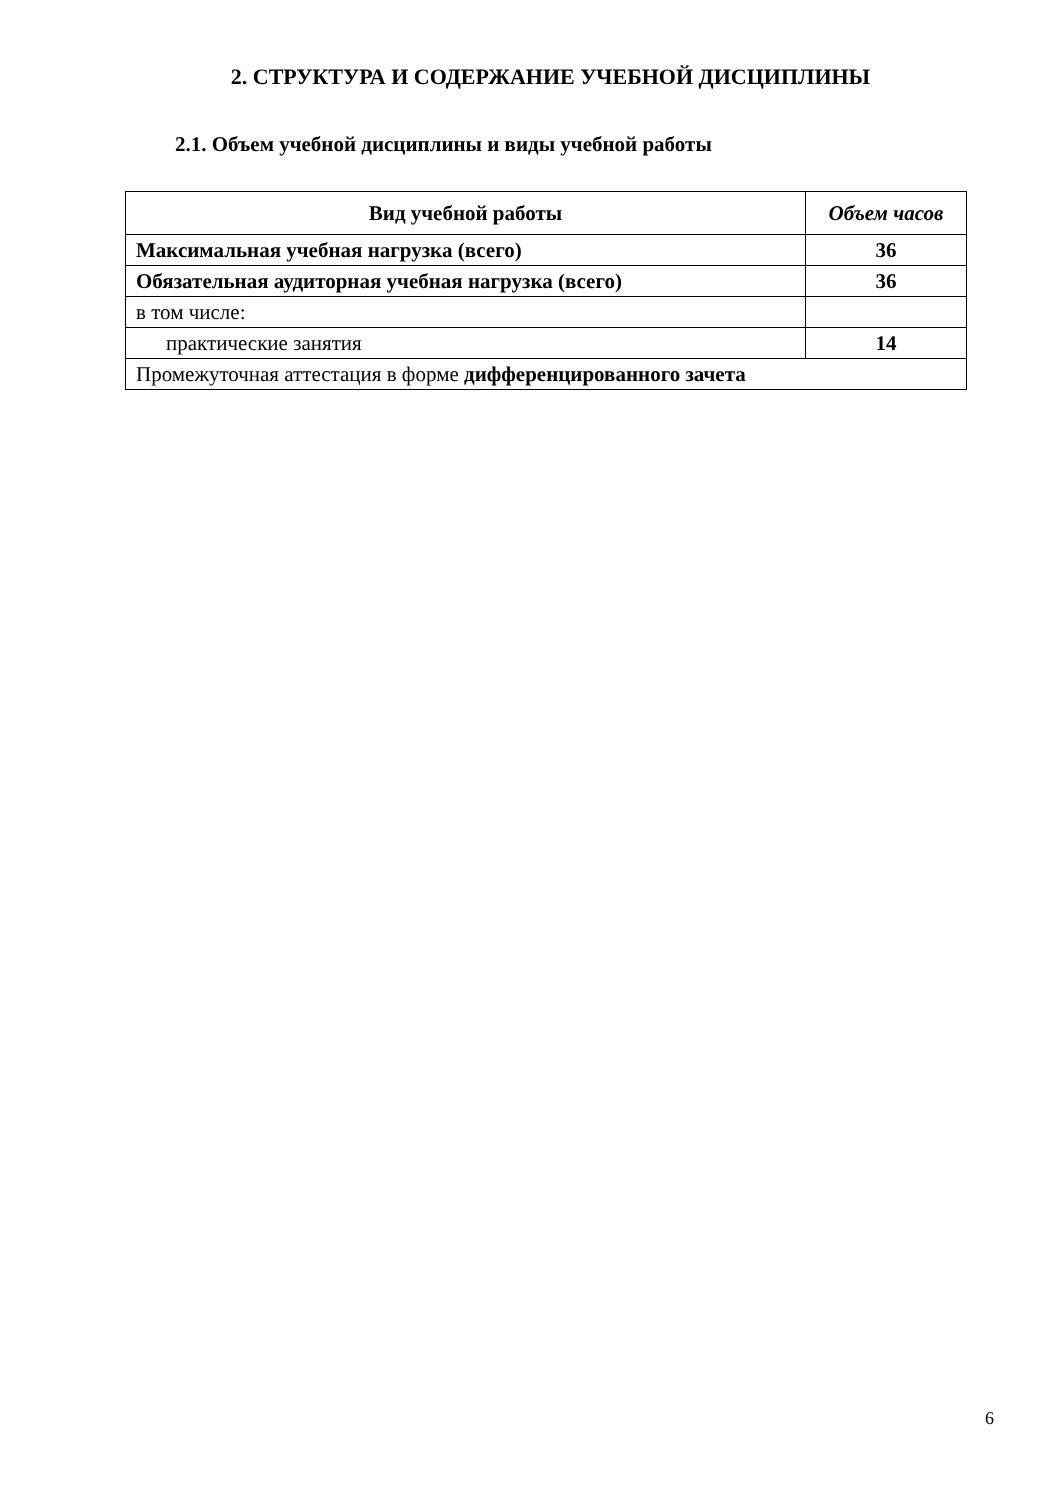2. СТРУКТУРА И СОДЕРЖАНИЕ УЧЕБНОЙ ДИСЦИПЛИНЫ
2.1. Объем учебной дисциплины и виды учебной работы
| Вид учебной работы | Объем часов |
| --- | --- |
| Максимальная учебная нагрузка (всего) | 36 |
| Обязательная аудиторная учебная нагрузка (всего) | 36 |
| в том числе: | |
| практические занятия | 14 |
| Промежуточная аттестация в форме дифференцированного зачета | |
6